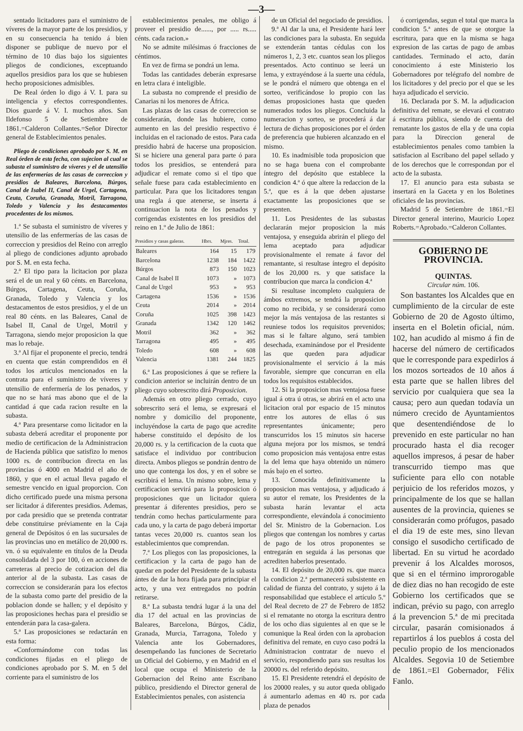—3—
sentado licitadores para el suministro de víveres de la mayor parte de los presidios, y en su consecuencia ha tenido á bien disponer se publique de nuevo por el término de 10 dias bajo los siguientes pliegos de condiciones, exceptuando aquellos presidios para los que se hubiesen hecho proposiciones admisibles.
De Real órden lo digo á V. I. para su inteligencia y efectos correspondientes. Dios guarde á V. I. muchos años. San Ildefonso 5 de Setiembre de 1861.=Calderon Collantes.=Señor Director general de Establecimientos penales.
Pliego de condiciones aprobado por S. M. en Real órden de esta fecha, con sujecion al cual se subasta el suministro de víveres y el de utensilio de las enfermerías de las casas de correccion y presidios de Baleares, Barcelona, Búrgos, Canal de Isabel II, Canal de Urgel, Cartagena, Ceuta, Coruña, Granada, Motril, Tarragona, Toledo y Valencia y los destacamentos procedentes de los mismos.
1.ª Se subasta el suministro de víveres y utensilio de las enfermerías de las casas de correccion y presidios del Reino con arreglo al pliego de condiciones adjunto aprobado por S. M. en esta fecha.
2.ª El tipo para la licitacion por plaza será el de un real y 60 cénts. en Barcelona, Búrgos, Cartagena, Ceuta, Coruña, Granada, Toledo y Valencia y los destacamentos de estos presidios, y el de un real 80 cénts. en las Baleares, Canal de Isabel II, Canal de Urgel, Motril y Tarragona, siendo mejor proposicion la que mas lo rebaje.
3.ª Al fijar el proponente el precio, tendrá en cuenta que están comprendidos en él todos los artículos mencionados en la contrata para el suministro de víveres y utensilio de enfermería de los penados, y que no se hará mas abono que el de la cantidad á que cada racion resulte en la subasta.
4.ª Para presentarse como licitador en la subasta deberá acreditar el proponente por medio de certificacion de la Administracion de Hacienda pública que satisfizo lo menos 1000 rs. de contribucion directa en las provincias ó 4000 en Madrid el año de 1860, y que en el actual lleva pagado el semestre vencido en igual proporcion. Con dicho certificado puede una misma persona ser licitador á diferentes presidios. Ademas, por cada presidio que se pretenda contratar debe constituirse préviamente en la Caja general de Depósitos ó en las sucursales de las provincias uno en metálico de 20,000 rs. vn. ó su equivalente en títulos de la Deuda consolidada del 3 por 100, ó en acciones de carreteras al precio de cotizacion del dia anterior al de la subasta. Las casas de correccion se considerarán para los efectos de la subasta como parte del presidio de la poblacion donde se hallen; y el depósito y las proposiciones hechas para el presidio se entenderán para la casa-galera.
5.ª Las proposiciones se redactarán en esta forma:
«Conformándome con todas las condiciones fijadas en el pliego de condiciones aprobado por S. M. en 5 del corriente para el suministro de los
establecimientos penales, me obligo á proveer el presidio de......, por ..... rs..... cénts. cada racion.»
No se admite milésimas ó fracciones de céntimos.
En vez de firma se pondrá un lema.
Todas las cantidades deberán expresarse en letra clara é inteligible.
La subasta no comprende el presidio de Canarias ni los menores de África.
Las plazas de las casas de correccion se considerarán, donde las hubiere, como aumento en las del presidio respectivo é incluidas en el racionado de estos. Para cada presidio habrá de hacerse una proposicion. Si se hiciere una general para parte ó para todos los presidios, se entenderá para adjudicar el remate como si el tipo que señale fuese para cada establecimiento en particular. Para que los licitadores tengan una regla á que atenerse, se inserta á continuacion la nota de los penados y corrigendas existentes en los presidios del reino en 1.º de Julio de 1861:
| Presidios y casas galeras. | Hbrs. | Mjres. | Total. |
| --- | --- | --- | --- |
| Baleares | 164 | 15 | 179 |
| Barcelona | 1238 | 184 | 1422 |
| Búrgos | 873 | 150 | 1023 |
| Canal de Isabel II | 1073 | » | 1073 |
| Canal de Urgel | 953 | » | 953 |
| Cartagena | 1536 | » | 1536 |
| Ceuta | 2014 | » | 2014 |
| Coruña | 1025 | 398 | 1423 |
| Granada | 1342 | 120 | 1462 |
| Motril | 362 | » | 362 |
| Tarragona | 495 | » | 495 |
| Toledo | 608 | » | 608 |
| Valencia | 1381 | 244 | 1825 |
6.ª Las proposiciones á que se refiere la condicion anterior se incluirán dentro de un pliego cuyo sobrescrito dirá Proposicion.
Además en otro pliego cerrado, cuyo sobrescrito será el lema, se expresará el nombre y domicilio del proponente, incluyéndose la carta de pago que acredite haberse constituido el depósito de los 20,000 rs. y la certificacion de la cuota que satisface el individuo por contribucion directa. Ambos pliegos se pondrán dentro de uno que contenga los dos, y en el sobre se escribirá el lema. Un mismo sobre, lema y certificacion servirá para la proposicion ó proposiciones que un licitador quiera presentar á diferentes presidios, pero se tendrán como hechas particularmente para cada uno, y la carta de pago deberá importar tantas veces 20,000 rs. cuantos sean los establecimientos que comprendan.
7.ª Los pliegos con las proposiciones, la certificacion y la carta de pago han de quedar en poder del Presidente de la subasta ántes de dar la hora fijada para principiar el acto, y una vez entregados no podrán retirarse.
8.ª La subasta tendrá lugar á la una del dia 17 del actual en las provincias de Baleares, Barcelona, Búrgos, Cádiz, Granada, Murcia, Tarragona, Toledo y Valencia ante los Gobernadores, desempeñando las funciones de Secretario un Oficial del Gobierno, y en Madrid en el local que ocupa el Ministerio de la Gobernacion del Reino ante Escribano público, presidiendo el Director general de Establecimientos penales, con asistencia
de un Oficial del negociado de presidios.
9.ª Al dar la una, el Presidente hará leer las condiciones para la subasta. En seguida se extenderán tantas cédulas con los números 1, 2, 3 etc. cuantos sean los pliegos presentados. Acto continuo se leerá un lema, y extrayéndose á la suerte una cédula, se le pondrá el número que obtenga en el sorteo, verificándose lo propio con las demas proposiciones hasta que queden numerados todos los pliegos. Concluida la numeracion y sorteo, se procederá á dar lectura de dichas proposiciones por el órden de preferencia que hubieren alcanzado en el mismo.
10. Es inadmisible toda proposicion que no se haga buena con el comprobante íntegro del depósito que establece la condicion 4.ª ó que altere la redaccion de la 5.ª, que es á la que deben ajustarse exactamente las proposiciones que se presenten.
11. Los Presidentes de las subastas declararán mejor proposicion la más ventajosa, y enseguida abrirán el pliego del lema aceptado para adjudicar provisionalmente el remate á favor del remantante, si resultase íntegro el depósito de los 20,000 rs. y que satisface la contribucion que marca la condicion 4.ª
Si resultase incompleto cualquiera de ámbos extremos, se tendrá la proposicion como no recibida, y se considerará como mejor la más ventajosa de las restantes si reuniese todos los requisitos prevenidos; mas si le faltare alguno, será tambien desechada, examinándose por el Presidente las que queden para adjudicar provisionalmente el servicio á la más favorable, siempre que concurran en ella todos los requisitos establecidos.
12. Si la proposicion mas ventajosa fuese igual á otra ú otras, se abrirá en el acto una licitacion oral por espacio de 15 minutos entre los autores de ellas ó sus representantes únicamente; pero transcurridos los 15 minutos sin hacerse alguna mejora por los mismos, se tendrá como proposicion más ventajosa entre estas la del lema que haya obtenido un número más bajo en el sorteo.
13. Conocida definitivamente la proposicion mas ventajosa, y adjudicado á su autor el remate, los Presidentes de la subasta harán levantar el acta correspondiente, elevándola á conocimiento del Sr. Ministro de la Gobernacion. Los pliegos que contengan los nombres y cartas de pago de los otros proponentes se entregarán en seguida á las personas que acrediten haberlos presentado.
14. El depósito de 20,000 rs. que marca la condicion 2.ª permanecerá subsistente en calidad de fianza del contrato, y sujeto á la responsabilidad que establece el artículo 5.º del Real decreto de 27 de Febrero de 1852 si el rematante no otorga la escritura dentro de los ocho dias siguientes al en que se le comunique la Real órden con la aprobacion definitiva del remate, en cuyo caso podrá la Administracion contratar de nuevo el servicio, respondiendo para sus resultas los 20000 rs. del referido depósito.
15. El Presidente retendrá el depósito de los 20000 reales, y su autor queda obligado á aumentarlo ademas en 40 rs. por cada plaza de penados
ó corrigendas, segun el total que marca la condicion 5.ª antes de que se otorgue la escritura, para que en la misma se haga expresion de las cartas de pago de ambas cantidades. Terminado el acto, darán conocimiento á este Ministerio los Gobernadores por telégrafo del nombre de los licitadores y del precio por el que se les haya adjudicado el servicio.
16. Declarada por S. M. la adjudicacion definitiva del remate, se elevará el contrato á escritura pública, siendo de cuenta del rematante los gastos de ella y de una copia para la Direccion general de establecimientos penales como tambien la satisfacion al Escribano del papel sellado y de los derechos que le correspondan por el acto de la subasta.
17. El anuncio para esta subasta se insertará en la Gaceta y en los Boletines oficiales de las provincias.
Madrid 5 de Setiembre de 1861.=El Director general interino, Mauricio Lopez Roberts.=Aprobado.=Calderon Collantes.
GOBIERNO DE PROVINCIA.
QUINTAS.
Circular núm. 106.
Son bastantes los Alcaldes que en cumplimiento de la circular de este Gobierno de 20 de Agosto último, inserta en el Boletin oficial, núm. 102, han acudido al mismo á fin de hacerse del número de certificados que le corresponde para expedirlos á los mozos sorteados de 10 años á esta parte que se hallen libres del servicio por cualquiera que sea la causa; pero aun quedan todavía un número crecido de Ayuntamientos que desentendiéndose de lo prevenido en este particular no han procurado hasta el dia recoger aquellos impresos, á pesar de haber transcurrido tiempo mas que suficiente para ello con notable perjuicio de los referidos mozos, y principalmente de los que se hallan ausentes de la provincia, quienes se considerarán como prófugos, pasado el dia 19 de este mes, sino llevan consigo el susodicho certificado de libertad. En su virtud he acordado prevenir á los Alcaldes morosos, que si en el término improrogable de diez dias no han recogido de este Gobierno los certificados que se indican, prévio su pago, con arreglo á la prevencion 5.ª de mi precitada circular, pasarán comisionados á repartirlos á los pueblos á costa del peculio propio de los mencionados Alcaldes. Segovia 10 de Setiembre de 1861.=El Gobernador, Félix Fanlo.